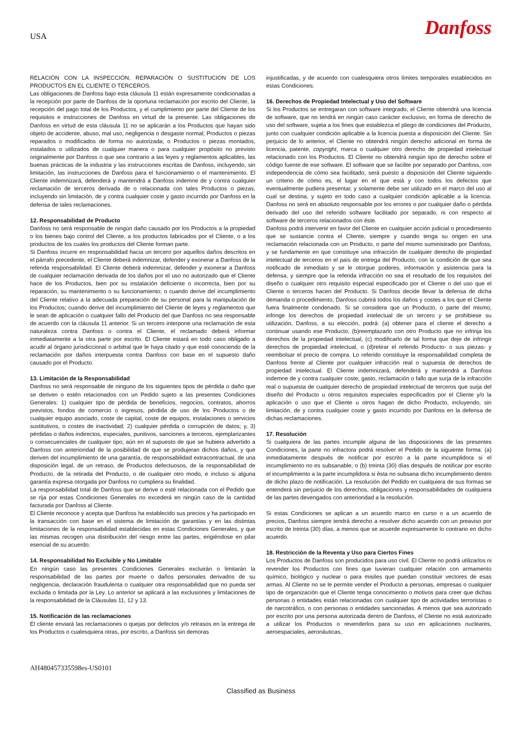USA Danfoss
RELACIÓN CON LA INSPECCIÓN, REPARACIÓN O SUSTITUCIÓN DE LOS PRODUCTOS EN EL CLIENTE O TERCEROS.
Las obligaciones de Danfoss bajo esta cláusula 11 están expresamente condicionadas a la recepción por parte de Danfoss de la oportuna reclamación por escrito del Cliente, la recepción del pago total de los Productos, y el cumplimiento por parte del Cliente de los requisitos e instrucciones de Danfoss en virtud de la presente. Las obligaciones de Danfoss en virtud de esta cláusula 11 no se aplicarán a los Productos que hayan sido objeto de accidente, abuso, mal uso, negligencia o desgaste normal; Productos o piezas reparados o modificados de forma no autorizada; o Productos o piezas montados, instalados o utilizados de cualquier manera o para cualquier propósito no previsto originalmente por Danfoss o que sea contrario a las leyes y reglamentos aplicables, las buenas prácticas de la industria y las instrucciones escritas de Danfoss, incluyendo, sin limitación, las instrucciones de Danfoss para el funcionamiento o el mantenimiento. El Cliente indemnizará, defenderá y mantendrá a Danfoss indemne de y contra cualquier reclamación de terceros derivada de o relacionada con tales Productos o piezas, incluyendo sin limitación, de y contra cualquier coste y gasto incurrido por Danfoss en la defensa de tales reclamaciones.
12. Responsabilidad de Producto
Danfoss no será responsable de ningún daño causado por los Productos a la propiedad o los bienes bajo control del Cliente, a los productos fabricados por el Cliente, o a los productos de los cuales los productos del Cliente forman parte.
Si Danfoss incurre en responsabilidad hacia un tercero por aquellos daños descritos en el párrafo precedente, el Cliente deberá indemnizar, defender y exonerar a Danfoss de la referida responsabilidad. El Cliente deberá indemnizar, defender y exonerar a Danfoss de cualquier reclamación derivada de los daños por el uso no autorizado que el Cliente hace de los Productos, bien por su instalación deficiente o incorrecta, bien por su reparación, su mantenimiento o su funcionamiento; o cuando derive del incumplimiento del Cliente relativo a la adecuada preparación de su personal para la manipulación de los Productos; cuando derive del incumplimiento del Cliente de leyes y reglamentos que le sean de aplicación o cualquier fallo del Producto del que Danfoss no sea responsable de acuerdo con la cláusula 11 anterior. Si un tercero interpone una reclamación de esta naturaleza contra Danfoss o contra el Cliente, el reclamado deberá informar inmediatamente a la otra parte por escrito. El Cliente estará en todo caso obligado a acudir al órgano jurisdiccional o arbitral que le haya citado y que esté conociendo de la reclamación por daños interpuesta contra Danfoss con base en el supuesto daño causado por el Producto.
13. Limitación de la Responsabilidad
Danfoss no será responsable de ninguno de los siguientes tipos de pérdida o daño que se deriven o estén relacionados con un Pedido sujeto a las presentes Condiciones Generales: 1) cualquier tipo de pérdida de beneficios, negocios, contratos, ahorros previstos, fondos de comercio o ingresos, pérdida de uso de los Productos o de cualquier equipo asociado, coste de capital, coste de equipos, instalaciones o servicios sustitutivos, o costes de inactividad; 2) cualquier pérdida o corrupción de datos; y, 3) pérdidas o daños indirectos, especiales, punitivos, sanciones a terceros, ejemplarizantes o consecuenciales de cualquier tipo; aún en el supuesto de que se hubiera advertido a Danfoss con anterioridad de la posibilidad de que se produjeran dichos daños, y que deriven del incumplimiento de una garantía, de responsabilidad extracontractual, de una disposición legal, de un retraso, de Productos defectuosos, de la responsabilidad de Producto, de la retirada del Producto, o de cualquier otro modo, e incluso si alguna garantía expresa otorgada por Danfoss no cumpliera su finalidad.
La responsabilidad total de Danfoss que se derive o esté relacionada con el Pedido que se rija por estas Condiciones Generales no excederá en ningún caso de la cantidad facturada por Danfoss al Cliente.
El Cliente reconoce y acepta que Danfoss ha establecido sus precios y ha participado en la transacción con base en el sistema de limitación de garantías y en las distintas limitaciones de la responsabilidad establecidas en estas Condiciones Generales, y que las mismas recogen una distribución del riesgo entre las partes, erigiéndose en pilar esencial de su acuerdo.
14. Responsabilidad No Excluible y No Limitable
En ningún caso las presentes Condiciones Generales excluirán o limitarán la responsabilidad de las partes por muerte o daños personales derivados de su negligencia, declaración fraudulenta o cualquier otra responsabilidad que no pueda ser excluida o limitada por la Ley. Lo anterior se aplicará a las exclusiones y limitaciones de la responsabilidad de la Cláusulas 11, 12 y 13.
15. Notificación de las reclamaciones
El cliente enviará las reclamaciones o quejas por defectos y/o retrasos en la entrega de los Productos o cualesquiera otras, por escrito, a Danfoss sin demoras
injustificadas, y de acuerdo con cualesquiera otros límites temporales establecidos en estas Condiciones.
16. Derechos de Propiedad Intelectual y Uso del Software
Si los Productos se entregaran con software integrado, el Cliente obtendrá una licencia de software, que no tendrá en ningún caso carácter exclusivo, en forma de derecho de uso del software, sujeta a los fines que establezca el pliego de condiciones del Producto, junto con cualquier condición aplicable a la licencia puesta a disposición del Cliente. Sin perjuicio de lo anterior, el Cliente no obtendrá ningún derecho adicional en forma de licencia, patente, copyright, marca o cualquier otro derecho de propiedad intelectual relacionado con los Productos. El Cliente no obtendrá ningún tipo de derecho sobre el código fuente de ese software. El software que se facilite por separado por Danfoss, con independencia de cómo sea facilitado, será puesto a disposición del Cliente siguiendo un criterio de cómo es, el lugar en el que está y con todos los defectos que eventualmente pudiera presentar, y solamente debe ser utilizado en el marco del uso al cual se destina, y sujeto en todo caso a cualquier condición aplicable a la licencia. Danfoss no será en absoluto responsable por los errores o por cualquier daño o pérdida derivado del uso del referido software facilitado por separado, ni con respecto al software de terceros relacionados con éste.
Danfoss podrá intervenir en favor del Cliente en cualquier acción judicial o procedimiento que se sustancie contra el Cliente, siempre y cuando tenga su origen en una reclamación relacionada con un Producto, o parte del mismo suministrado por Danfoss, y se fundamente en que constituye una infracción de cualquier derecho de propiedad intelectual de terceros en el país de entrega del Producto, con la condición de que sea notificado de inmediato y se le otorgue poderes, información y asistencia para la defensa, y siempre que la referida infracción no sea el resultado de los requisitos del diseño o cualquier otro requisito especial especificado por el Cliente o del uso que el Cliente o terceros hacen del Producto. Si Danfoss decide llevar la defensa de dicha demanda o procedimiento, Danfoss cubrirá todos los daños y costes a los que el Cliente fuera finalmente condenado. Si se considera que un Producto, o parte del mismo, infringe los derechos de propiedad intelectual de un tercero y se prohibiese su utilización, Danfoss, a su elección, podrá: (a) obtener para el cliente el derecho a continuar usando ese Producto, (b)reemplazarlo con otro Producto que no infrinja los derechos de la propiedad intelectual, (c) modificarlo de tal forma que deje de infringir derechos de propiedad intelectual, o (d)retirar el referido Producto- o sus piezas- y reembolsar el precio de compra. Lo referido constituye la responsabilidad completa de Danfoss frente al Cliente por cualquier infracción real o supuesta de derechos de propiedad intelectual. El Cliente indemnizará, defenderá y mantendrá a Danfoss indemne de y contra cualquier coste, gasto, reclamación o fallo que surja de la infracción real o supuesta de cualquier derecho de propiedad intelectual de terceros que surja del diseño del Producto u otros requisitos especiales especificados por el Cliente y/o la aplicación o uso que el Cliente u otros hagan de dicho Producto, incluyendo, sin limitación, de y contra cualquier coste y gasto incurrido por Danfoss en la defensa de dichas reclamaciones.
17. Resolución
Si cualquiera de las partes incumple alguna de las disposiciones de las presentes Condiciones, la parte no infractora podrá resolver el Pedido de la siguiente forma: (a) inmediatamente después de notificar por escrito a la parte incumplidora si el incumplimiento no es subsanable, o (b) treinta (30) días después de notificar por escrito el incumplimiento a la parte incumplidora si ésta no subsana dicho incumplimiento dentro de dicho plazo de notificación. La resolución del Pedido en cualquiera de sus formas se entenderá sin perjuicio de los derechos, obligaciones y responsabilidades de cualquiera de las partes devengados con anterioridad a la resolución.
Si estas Condiciones se aplican a un acuerdo marco en curso o a un acuerdo de precios, Danfoss siempre tendrá derecho a resolver dicho acuerdo con un preaviso por escrito de treinta (30) días, a menos que se acuerde expresamente lo contrario en dicho acuerdo.
18. Restricción de la Reventa y Uso para Ciertos Fines
Los Productos de Danfoss son producidos para uso civil. El Cliente no podrá utilizarlos ni revender los Productos con fines que tuvieran cualquier relación con armamento químico, biológico y nuclear o para misiles que puedan constituir vectores de esas armas. Al Cliente no se le permite vender el Producto a personas, empresas o cualquier tipo de organización que el Cliente tenga conocimiento o motivos para creer que dichas personas o entidades están relacionadas con cualquier tipo de actividades terroristas o de narcotráfico, o con personas o entidades sancionadas. A menos que sea autorizado por escrito por una persona autorizada dentro de Danfoss, el Cliente no está autorizado a utilizar los Productos o revenderlos para su uso en aplicaciones nucleares, aeroespaciales, aeronáuticas,
AH480457335598es-US0101
Classified as Business